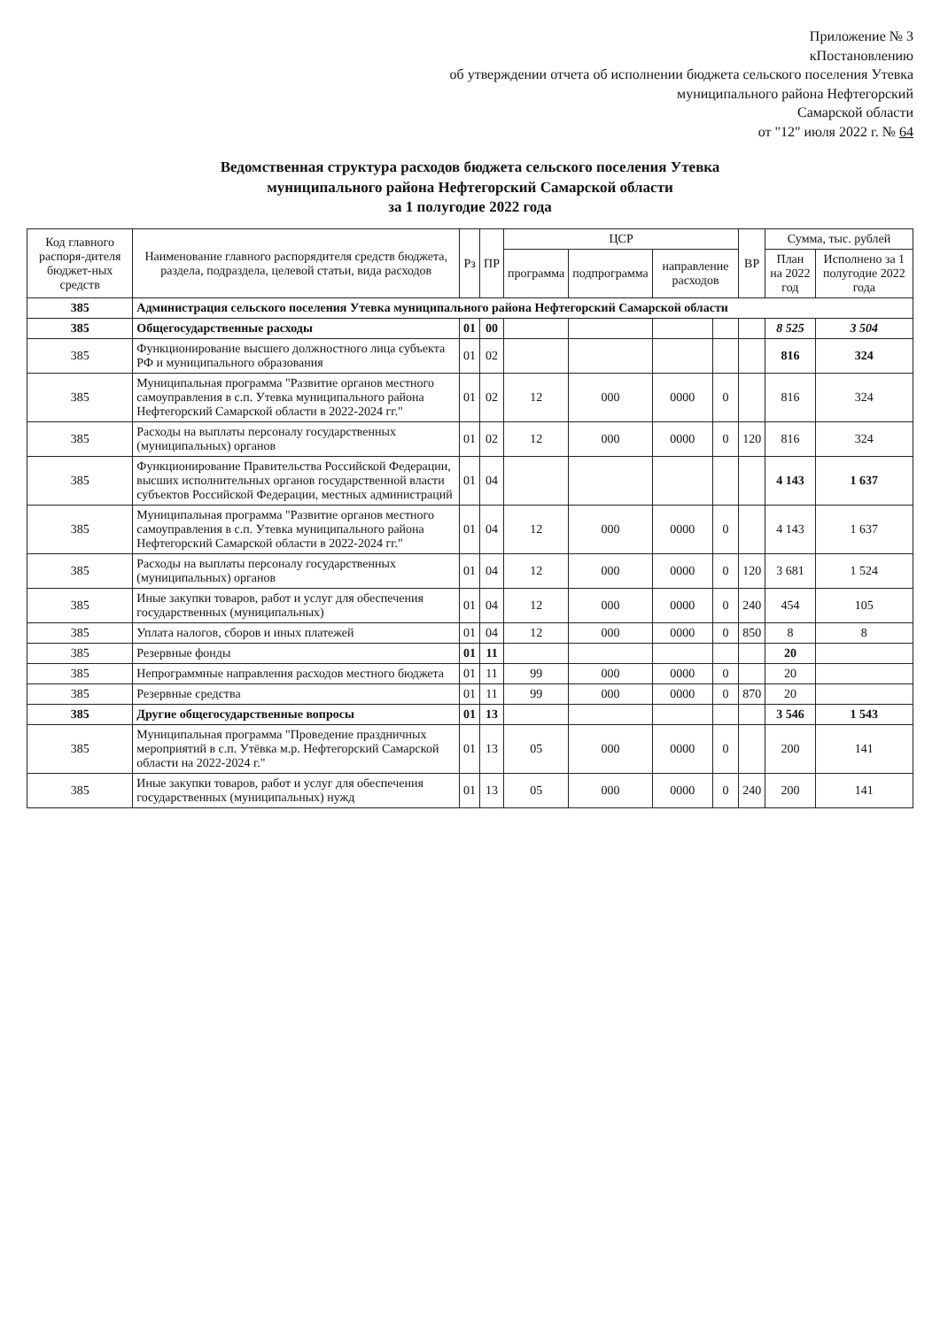Приложение № 3
кПостановлению
об утверждении отчета об исполнении бюджета сельского поселения Утевка
муниципального района Нефтегорский
Самарской области
от "12" июля 2022 г. № 64
Ведомственная структура расходов бюджета сельского поселения Утевка
муниципального района Нефтегорский Самарской области
за 1 полугодие 2022 года
| Код главного распоря-дителя бюджет-ных средств | Наименование главного распорядителя средств бюджета, раздела, подраздела, целевой статьи, вида расходов | Рз | ПР | ЦСР | | | | ВР | Сумма, тыс. рублей | |
| --- | --- | --- | --- | --- | --- | --- | --- | --- | --- | --- |
| | | | | программа | подпрограмма | направление расходов | | | План на 2022 год | Исполнено за 1 полугодие 2022 года |
| 385 | Администрация сельского поселения Утевка муниципального района Нефтегорский Самарской области | | | | | | | | | |
| 385 | Общегосударственные расходы | 01 | 00 | | | | | | 8 525 | 3 504 |
| 385 | Функционирование высшего должностного лица субъекта РФ и муниципального образования | 01 | 02 | | | | | | 816 | 324 |
| 385 | Муниципальная программа "Развитие органов местного самоуправления в с.п. Утевка муниципального района Нефтегорский Самарской области в 2022-2024 гг." | 01 | 02 | 12 | 000 | 0000 | 0 | | 816 | 324 |
| 385 | Расходы на выплаты персоналу государственных (муниципальных) органов | 01 | 02 | 12 | 000 | 0000 | 0 | 120 | 816 | 324 |
| 385 | Функционирование Правительства Российской Федерации, высших исполнительных органов государственной власти субъектов Российской Федерации, местных администраций | 01 | 04 | | | | | | 4 143 | 1 637 |
| 385 | Муниципальная программа "Развитие органов местного самоуправления в с.п. Утевка муниципального района Нефтегорский Самарской области в 2022-2024 гг." | 01 | 04 | 12 | 000 | 0000 | 0 | | 4 143 | 1 637 |
| 385 | Расходы на выплаты персоналу государственных (муниципальных) органов | 01 | 04 | 12 | 000 | 0000 | 0 | 120 | 3 681 | 1 524 |
| 385 | Иные закупки товаров, работ и услуг для обеспечения государственных (муниципальных) | 01 | 04 | 12 | 000 | 0000 | 0 | 240 | 454 | 105 |
| 385 | Уплата налогов, сборов и иных платежей | 01 | 04 | 12 | 000 | 0000 | 0 | 850 | 8 | 8 |
| 385 | Резервные фонды | 01 | 11 | | | | | | 20 | |
| 385 | Непрограммные направления расходов местного бюджета | 01 | 11 | 99 | 000 | 0000 | 0 | | 20 | |
| 385 | Резервные средства | 01 | 11 | 99 | 000 | 0000 | 0 | 870 | 20 | |
| 385 | Другие общегосударственные вопросы | 01 | 13 | | | | | | 3 546 | 1 543 |
| 385 | Муниципальная программа "Проведение праздничных мероприятий в с.п. Утёвка м.р. Нефтегорский Самарской области на 2022-2024 г." | 01 | 13 | 05 | 000 | 0000 | 0 | | 200 | 141 |
| 385 | Иные закупки товаров, работ и услуг для обеспечения государственных (муниципальных) нужд | 01 | 13 | 05 | 000 | 0000 | 0 | 240 | 200 | 141 |